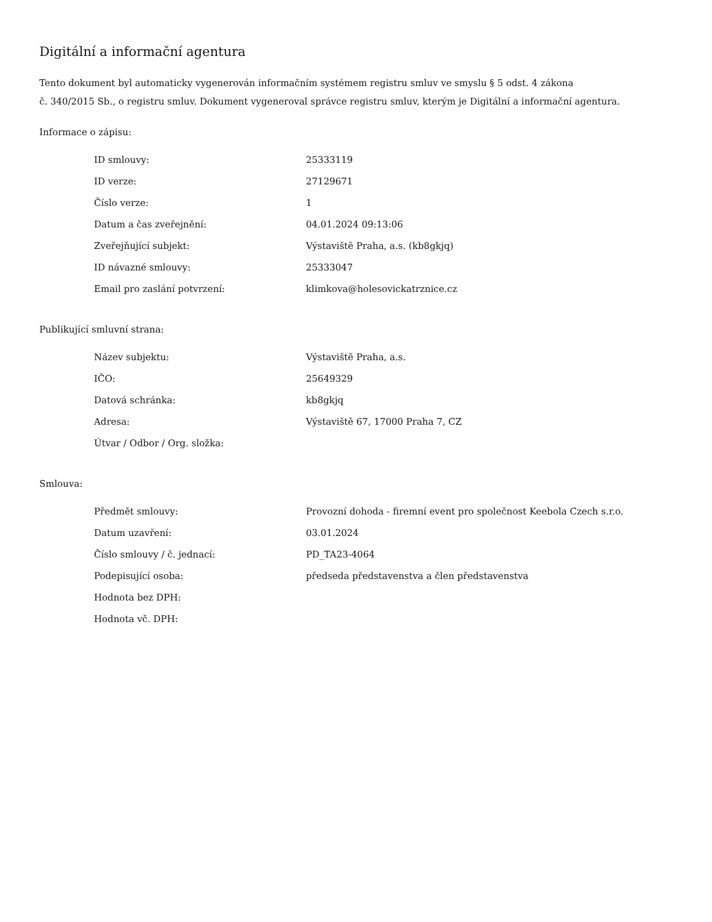Digitální a informační agentura
Tento dokument byl automaticky vygenerován informačním systémem registru smluv ve smyslu § 5 odst. 4 zákona
č. 340/2015 Sb., o registru smluv. Dokument vygeneroval správce registru smluv, kterým je Digitální a informační agentura.
Informace o zápisu:
| ID smlouvy: | 25333119 |
| ID verze: | 27129671 |
| Číslo verze: | 1 |
| Datum a čas zveřejnění: | 04.01.2024 09:13:06 |
| Zveřejňující subjekt: | Výstaviště Praha, a.s. (kb8gkjq) |
| ID návazné smlouvy: | 25333047 |
| Email pro zaslání potvrzení: | klimkova@holesovickatrznice.cz |
Publikující smluvní strana:
| Název subjektu: | Výstaviště Praha, a.s. |
| IČO: | 25649329 |
| Datová schránka: | kb8gkjq |
| Adresa: | Výstaviště 67, 17000 Praha 7, CZ |
| Útvar / Odbor / Org. složka: | |
Smlouva:
| Předmět smlouvy: | Provozní dohoda - firemní event pro společnost Keebola Czech s.r.o. |
| Datum uzavření: | 03.01.2024 |
| Číslo smlouvy / č. jednací: | PD_TA23-4064 |
| Podepisující osoba: | předseda představenstva a člen představenstva |
| Hodnota bez DPH: | |
| Hodnota vč. DPH: | |